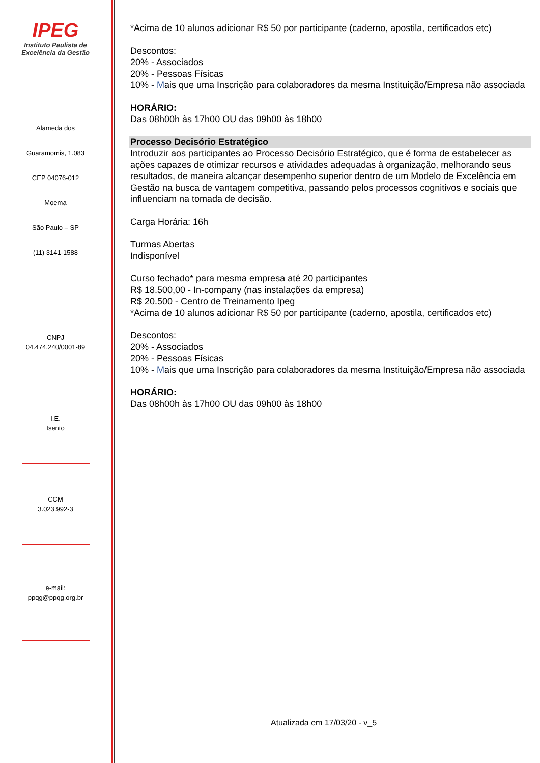IPEG
Instituto Paulista de
Excelência da Gestão
Alameda dos
Guaramomis, 1.083
CEP 04076-012
Moema
São Paulo – SP
(11) 3141-1588
CNPJ
04.474.240/0001-89
I.E.
Isento
CCM
3.023.992-3
e-mail:
ppqg@ppqg.org.br
*Acima de 10 alunos adicionar R$ 50 por participante (caderno, apostila, certificados etc)
Descontos:
20% - Associados
20% - Pessoas Físicas
10% - Mais que uma Inscrição para colaboradores da mesma Instituição/Empresa não associada
HORÁRIO:
Das 08h00h às 17h00 OU das 09h00 às 18h00
Processo Decisório Estratégico
Introduzir aos participantes ao Processo Decisório Estratégico, que é forma de estabelecer as ações capazes de otimizar recursos e atividades adequadas à organização, melhorando seus resultados, de maneira alcançar desempenho superior dentro de um Modelo de Excelência em Gestão na busca de vantagem competitiva, passando pelos processos cognitivos e sociais que influenciam na tomada de decisão.
Carga Horária: 16h
Turmas Abertas
Indisponível
Curso fechado* para mesma empresa até 20 participantes
R$ 18.500,00 - In-company (nas instalações da empresa)
R$ 20.500 - Centro de Treinamento Ipeg
*Acima de 10 alunos adicionar R$ 50 por participante (caderno, apostila, certificados etc)
Descontos:
20% - Associados
20% - Pessoas Físicas
10% - Mais que uma Inscrição para colaboradores da mesma Instituição/Empresa não associada
HORÁRIO:
Das 08h00h às 17h00 OU das 09h00 às 18h00
Atualizada em 17/03/20 - v_5